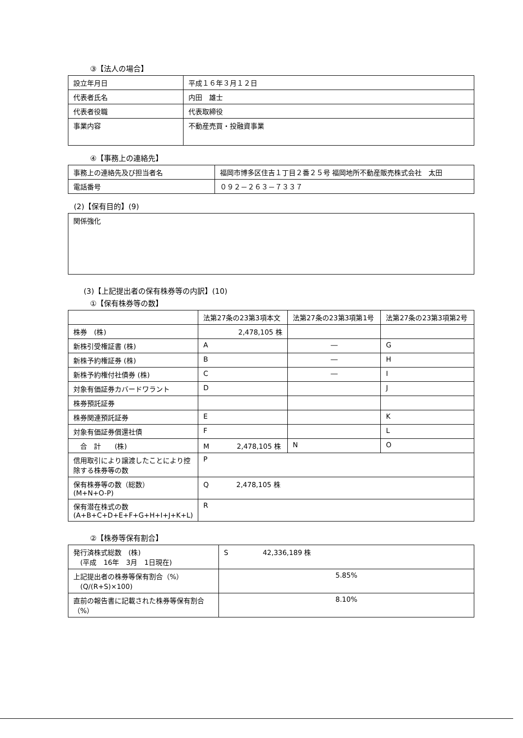③【法人の場合】
| 設立年月日 | 平成１６年３月１２日 |
| 代表者氏名 | 内田 雄士 |
| 代表者役職 | 代表取締役 |
| 事業内容 | 不動産売買・投融資事業 |
④【事務上の連絡先】
| 事務上の連絡先及び担当者名 | 福岡市博多区住吉１丁目２番２５号 福岡地所不動産販売株式会社 太田 |
| 電話番号 | ０９２－２６３－７３３７ |
(2)【保有目的】(9)
| 関係強化 |
(3)【上記提出者の保有株券等の内訳】(10)
①【保有株券等の数】
| | 法第27条の23第3項本文 | 法第27条の23第3項第1号 | 法第27条の23第3項第2号 |
| --- | --- | --- | --- |
| 株券 (株) | 2,478,105 株 | | |
| 新株引受権証書 (株) | A | ― | G |
| 新株予約権証券 (株) | B | ― | H |
| 新株予約権付社債券 (株) | C | ― | I |
| 対象有価証券カバードワラント | D | | J |
| 株券預託証券 | | | |
| 株券関連預託証券 | E | | K |
| 対象有価証券償還社債 | F | | L |
| 合 計 (株) | M 2,478,105 株 | N | O |
| 信用取引により譲渡したことにより控除する株券等の数 | P | | |
| 保有株券等の数（総数） (M+N+O-P) | Q 2,478,105 株 | | |
| 保有潜在株式の数 (A+B+C+D+E+F+G+H+I+J+K+L) | R | | |
②【株券等保有割合】
| 発行済株式総数 (株) (平成 16年 3月 1日現在) | S 42,336,189 株 |
| 上記提出者の株券等保有割合（%） (Q/(R+S)×100) | 5.85% |
| 直前の報告書に記載された株券等保有割合（%） | 8.10% |